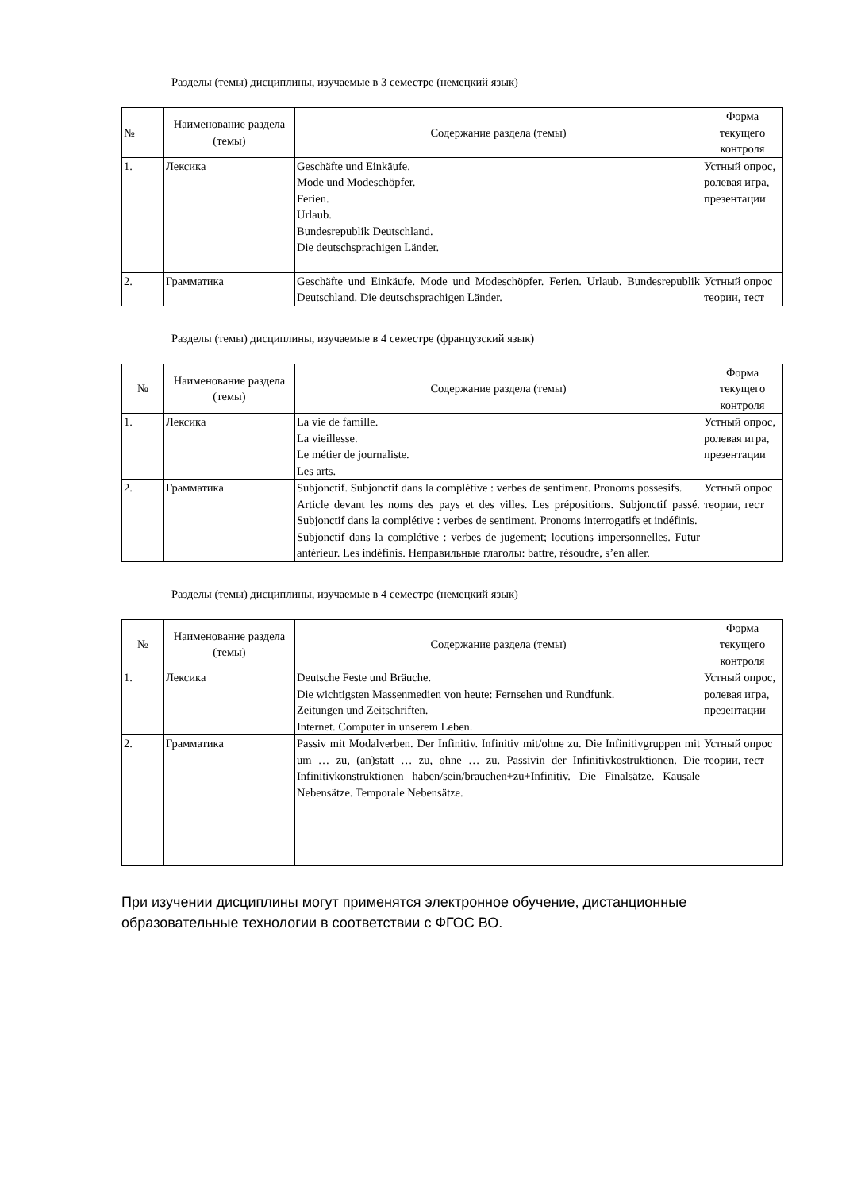Разделы (темы) дисциплины, изучаемые в 3 семестре (немецкий язык)
| № | Наименование раздела (темы) | Содержание раздела (темы) | Форма текущего контроля |
| --- | --- | --- | --- |
| 1. | Лексика | Geschäfte und Einkäufe. Mode und Modeschöpfer. Ferien. Urlaub. Bundesrepublik Deutschland. Die deutschsprachigen Länder. | Устный опрос, ролевая игра, презентации |
| 2. | Грамматика | Geschäfte und Einkäufe. Mode und Modeschöpfer. Ferien. Urlaub. Bundesrepublik Deutschland. Die deutschsprachigen Länder. | Устный опрос теории, тест |
Разделы (темы) дисциплины, изучаемые в 4 семестре (французский язык)
| № | Наименование раздела (темы) | Содержание раздела (темы) | Форма текущего контроля |
| --- | --- | --- | --- |
| 1. | Лексика | La vie de famille. La vieillesse. Le métier de journaliste. Les arts. | Устный опрос, ролевая игра, презентации |
| 2. | Грамматика | Subjonctif. Subjonctif dans la complétive : verbes de sentiment. Pronoms possesifs. Article devant les noms des pays et des villes. Les prépositions. Subjonctif passé. Subjonctif dans la complétive : verbes de sentiment. Pronoms interrogatifs et indéfinis. Subjonctif dans la complétive : verbes de jugement; locutions impersonnelles. Futur antérieur. Les indéfinis. Неправильные глаголы: battre, résoudre, s’en aller. | Устный опрос теории, тест |
Разделы (темы) дисциплины, изучаемые в 4 семестре (немецкий язык)
| № | Наименование раздела (темы) | Содержание раздела (темы) | Форма текущего контроля |
| --- | --- | --- | --- |
| 1. | Лексика | Deutsche Feste und Bräuche. Die wichtigsten Massenmedien von heute: Fernsehen und Rundfunk. Zeitungen und Zeitschriften. Internet. Computer in unserem Leben. | Устный опрос, ролевая игра, презентации |
| 2. | Грамматика | Passiv mit Modalverben. Der Infinitiv. Infinitiv mit/ohne zu. Die Infinitivgruppen mit um … zu, (an)statt … zu, ohne … zu. Passivin der Infinitivkostruktionen. Die Infinitivkonstruktionen haben/sein/brauchen+zu+Infinitiv. Die Finalsätze. Kausale Nebensätze. Temporale Nebensätze. | Устный опрос теории, тест |
При изучении дисциплины могут применятся электронное обучение, дистанционные образовательные технологии в соответствии с ФГОС ВО.